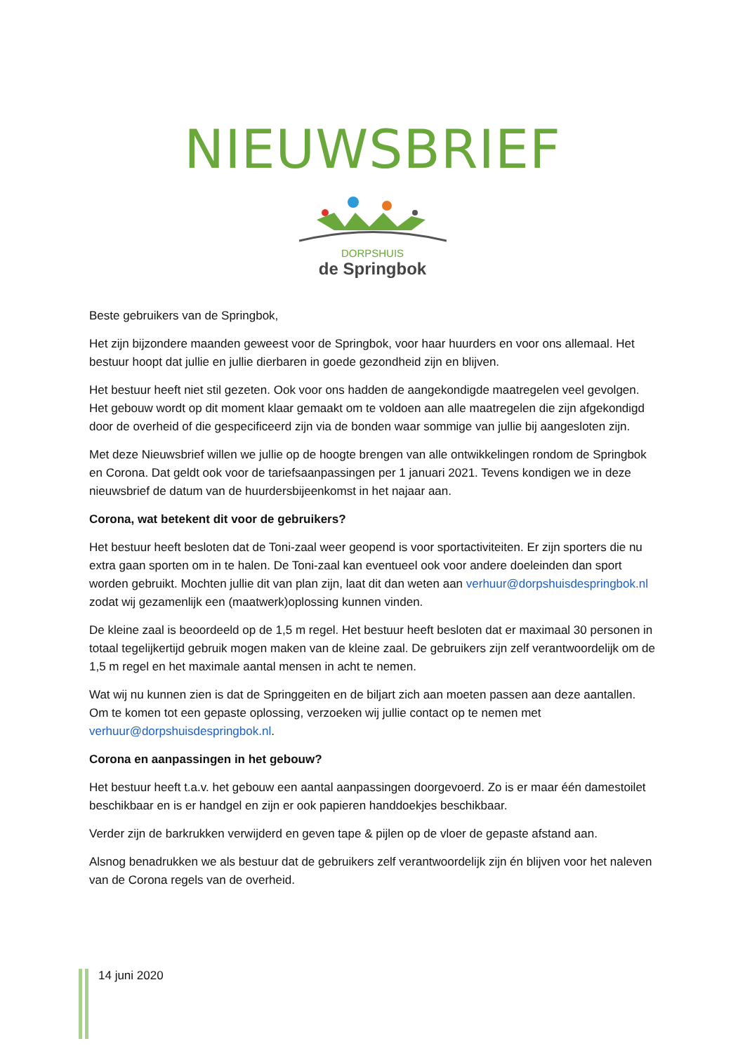NIEUWSBRIEF
DORPSHUIS
de Springbok
Beste gebruikers van de Springbok,
Het zijn bijzondere maanden geweest voor de Springbok, voor haar huurders en voor ons allemaal. Het bestuur hoopt dat jullie en jullie dierbaren in goede gezondheid zijn en blijven.
Het bestuur heeft niet stil gezeten. Ook voor ons hadden de aangekondigde maatregelen veel gevolgen. Het gebouw wordt op dit moment klaar gemaakt om te voldoen aan alle maatregelen die zijn afgekondigd door de overheid of die gespecificeerd zijn via de bonden waar sommige van jullie bij aangesloten zijn.
Met deze Nieuwsbrief willen we jullie op de hoogte brengen van alle ontwikkelingen rondom de Springbok en Corona. Dat geldt ook voor de tariefsaanpassingen per 1 januari 2021. Tevens kondigen we in deze nieuwsbrief de datum van de huurdersbijeenkomst in het najaar aan.
Corona, wat betekent dit voor de gebruikers?
Het bestuur heeft besloten dat de Toni-zaal weer geopend is voor sportactiviteiten. Er zijn sporters die nu extra gaan sporten om in te halen. De Toni-zaal kan eventueel ook voor andere doeleinden dan sport worden gebruikt. Mochten jullie dit van plan zijn, laat dit dan weten aan verhuur@dorpshuisdespringbok.nl zodat wij gezamenlijk een (maatwerk)oplossing kunnen vinden.
De kleine zaal is beoordeeld op de 1,5 m regel. Het bestuur heeft besloten dat er maximaal 30 personen in totaal tegelijkertijd gebruik mogen maken van de kleine zaal. De gebruikers zijn zelf verantwoordelijk om de 1,5 m regel en het maximale aantal mensen in acht te nemen.
Wat wij nu kunnen zien is dat de Springgeiten en de biljart zich aan moeten passen aan deze aantallen. Om te komen tot een gepaste oplossing, verzoeken wij jullie contact op te nemen met verhuur@dorpshuisdespringbok.nl.
Corona en aanpassingen in het gebouw?
Het bestuur heeft t.a.v. het gebouw een aantal aanpassingen doorgevoerd. Zo is er maar één damestoilet beschikbaar en is er handgel en zijn er ook papieren handdoekjes beschikbaar.
Verder zijn de barkrukken verwijderd en geven tape & pijlen op de vloer de gepaste afstand aan.
Alsnog benadrukken we als bestuur dat de gebruikers zelf verantwoordelijk zijn én blijven voor het naleven van de Corona regels van de overheid.
14 juni 2020